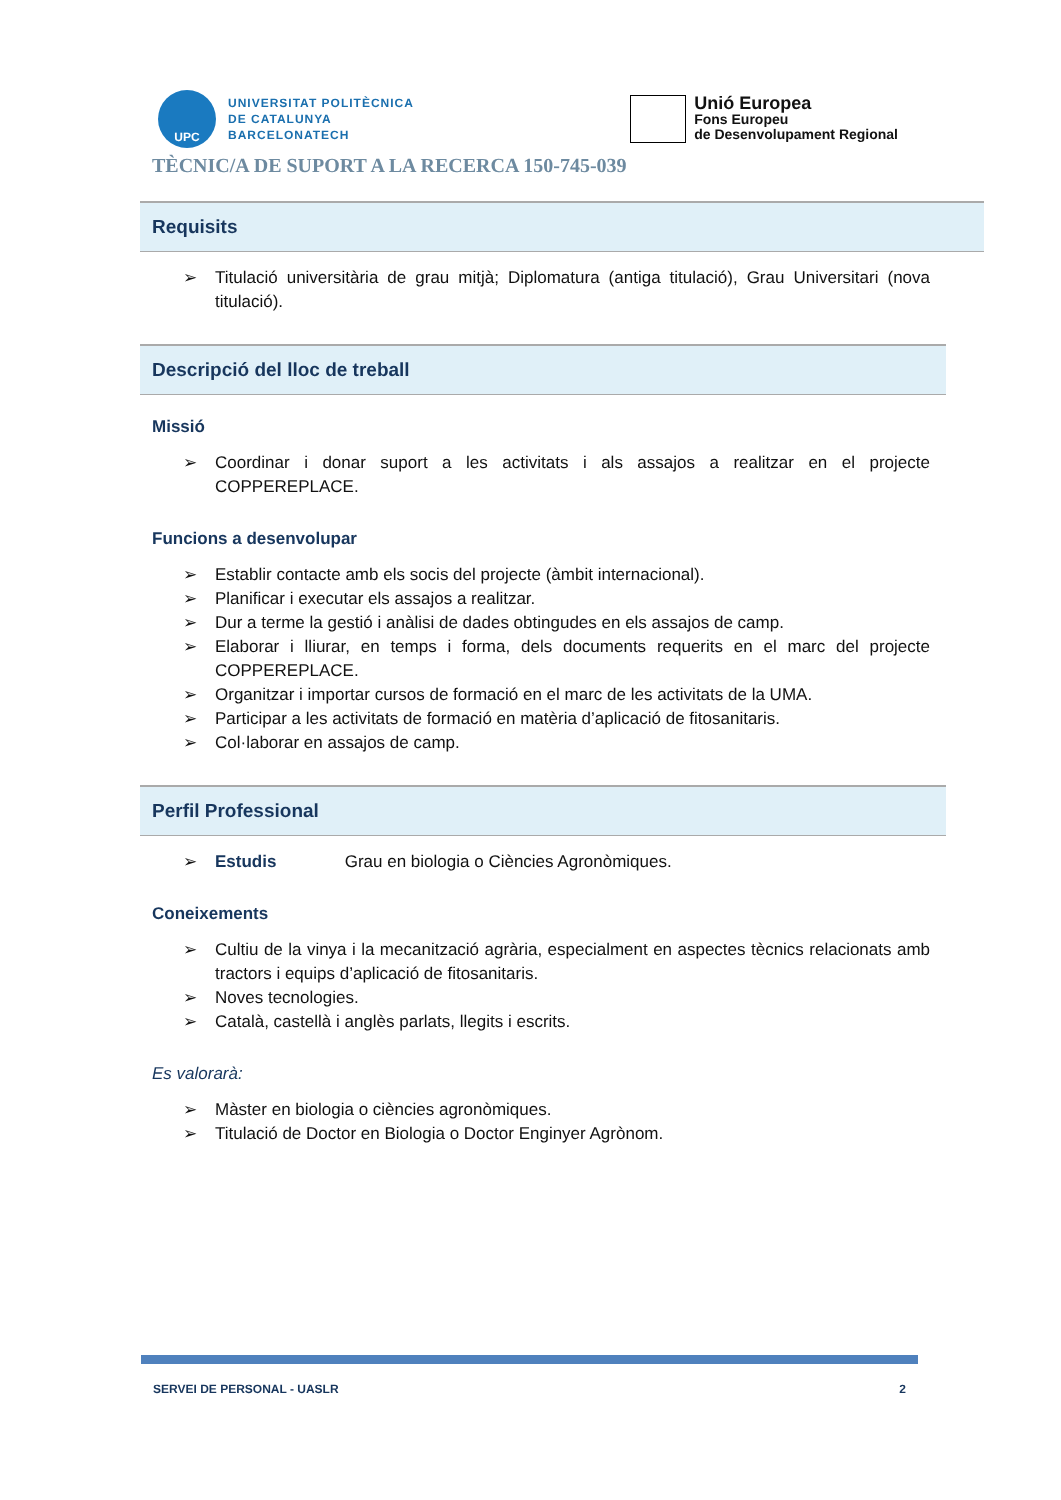UPC
UNIVERSITAT POLITÈCNICA
DE CATALUNYA
BARCELONATECH
Unió Europea
Fons Europeu
de Desenvolupament Regional
TÈCNIC/A DE SUPORT A LA RECERCA 150-745-039
Requisits
➢ Titulació universitària de grau mitjà; Diplomatura (antiga titulació), Grau Universitari (nova titulació).
Descripció del lloc de treball
Missió
➢ Coordinar i donar suport a les activitats i als assajos a realitzar en el projecte COPPEREPLACE.
Funcions a desenvolupar
➢ Establir contacte amb els socis del projecte (àmbit internacional).
➢ Planificar i executar els assajos a realitzar.
➢ Dur a terme la gestió i anàlisi de dades obtingudes en els assajos de camp.
➢ Elaborar i lliurar, en temps i forma, dels documents requerits en el marc del projecte COPPEREPLACE.
➢ Organitzar i importar cursos de formació en el marc de les activitats de la UMA.
➢ Participar a les activitats de formació en matèria d’aplicació de fitosanitaris.
➢ Col·laborar en assajos de camp.
Perfil Professional
➢ Estudis Grau en biologia o Ciències Agronòmiques.
Coneixements
➢ Cultiu de la vinya i la mecanització agrària, especialment en aspectes tècnics relacionats amb tractors i equips d’aplicació de fitosanitaris.
➢ Noves tecnologies.
➢ Català, castellà i anglès parlats, llegits i escrits.
Es valorarà:
➢ Màster en biologia o ciències agronòmiques.
➢ Titulació de Doctor en Biologia o Doctor Enginyer Agrònom.
SERVEI DE PERSONAL - UASLR 2